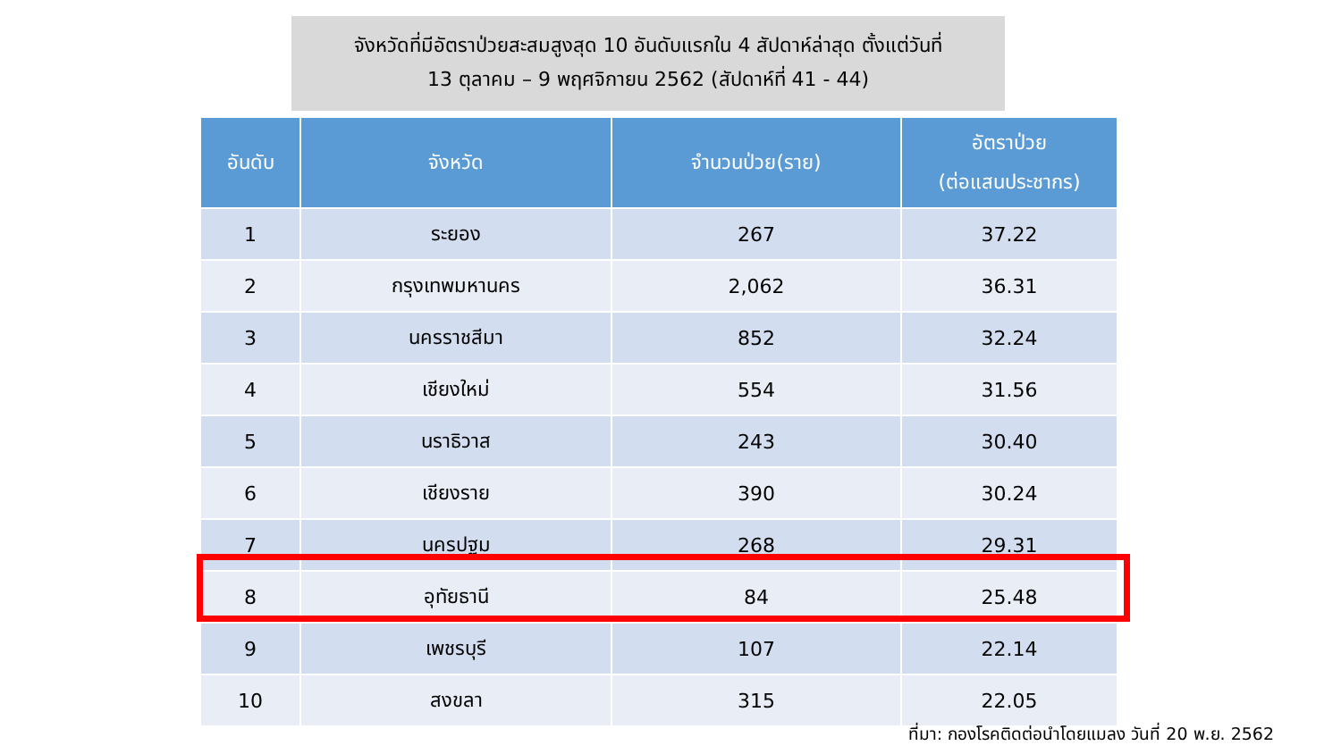จังหวัดที่มีอัตราป่วยสะสมสูงสุด 10 อันดับแรกใน 4 สัปดาห์ล่าสุด ตั้งแต่วันที่
13 ตุลาคม – 9 พฤศจิกายน 2562 (สัปดาห์ที่ 41 - 44)
| อันดับ | จังหวัด | จำนวนป่วย(ราย) | อัตราป่วย (ต่อแสนประชากร) |
| --- | --- | --- | --- |
| 1 | ระยอง | 267 | 37.22 |
| 2 | กรุงเทพมหานคร | 2,062 | 36.31 |
| 3 | นครราชสีมา | 852 | 32.24 |
| 4 | เชียงใหม่ | 554 | 31.56 |
| 5 | นราธิวาส | 243 | 30.40 |
| 6 | เชียงราย | 390 | 30.24 |
| 7 | นครปฐม | 268 | 29.31 |
| 8 | อุทัยธานี | 84 | 25.48 |
| 9 | เพชรบุรี | 107 | 22.14 |
| 10 | สงขลา | 315 | 22.05 |
ที่มา: กองโรคติดต่อนำโดยแมลง วันที่ 20 พ.ย. 2562